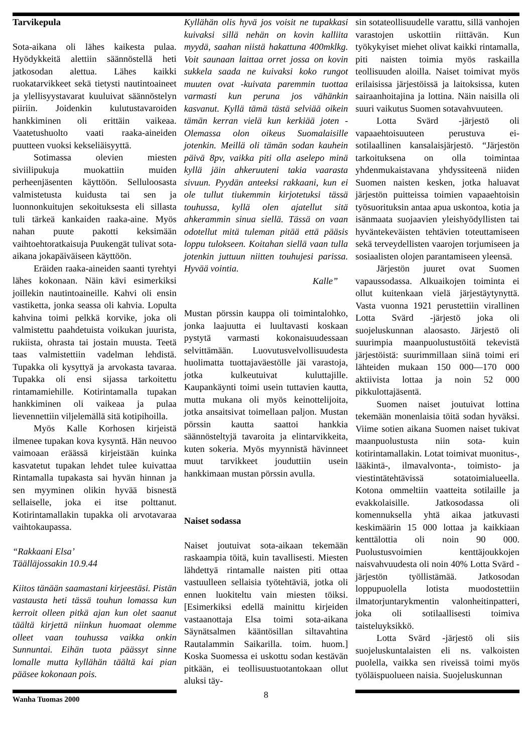Tarvikepula
Sota-aikana oli lähes kaikesta pulaa. Hyödykkeitä alettiin säännöstellä heti jatkosodan alettua. Lähes kaikki ruokatarvikkeet sekä tietysti nautintoaineet ja ylellisyystavarat kuuluivat säännöstelyn piiriin. Joidenkin kulutustavaroiden hankkiminen oli erittäin vaikeaa. Vaatetushuolto vaati raaka-aineiden puutteen vuoksi kekseliäisyyttä.
Sotimassa olevien miesten siviilipukuja muokattiin muiden perheenjäsenten käyttöön. Selluloosasta valmistetusta kuidusta tai sen ja luonnonkuitujen sekoituksesta eli sillasta tuli tärkeä kankaiden raaka-aine. Myös nahan puute pakotti keksimään vaihtoehtoratkaisuja Puukengät tulivat sota-aikana jokapäiväiseen käyttöön.
Eräiden raaka-aineiden saanti tyrehtyi lähes kokonaan. Näin kävi esimerkiksi joillekin nautintoaineille. Kahvi oli ensin vastiketta, jonka seassa oli kahvia. Lopulta kahvina toimi pelkkä korvike, joka oli valmistettu paahdetuista voikukan juurista, rukiista, ohrasta tai jostain muusta. Teetä taas valmistettiin vadelman lehdistä. Tupakka oli kysyttyä ja arvokasta tavaraa. Tupakka oli ensi sijassa tarkoitettu rintamamiehille. Kotirintamalla tupakan hankkiminen oli vaikeaa ja pulaa lievennettiin viljelemällä sitä kotipihoilla.
Myös Kalle Korhosen kirjeistä ilmenee tupakan kova kysyntä. Hän neuvoo vaimoaan eräässä kirjeistään kuinka kasvatetut tupakan lehdet tulee kuivattaa Rintamalla tupakasta sai hyvän hinnan ja sen myyminen olikin hyvää bisnestä sellaiselle, joka ei itse polttanut. Kotirintamallakin tupakka oli arvotavaraa vaihtokaupassa.
“Rakkaani Elsa’
Täälläjossakin 10.9.44
Kiitos tänään saamastani kirjeestäsi. Pistän vastausta heti tässä touhun lomassa kun kerroit olleen pitkä ajan kun olet saanut täältä kirjettä niinkun huomaat olemme olleet vaan touhussa vaikka onkin Sunnuntai. Eihän tuota päässyt sinne lomalle mutta kyllähän täältä kai pian pääsee kokonaan pois.
Kyllähän olis hyvä jos voisit ne tupakkasi kuivaksi sillä nehän on kovin kalliita myydä, saahan niistä hakattuna 400mklkg. Voit saunaan laittaa orret jossa on kovin sukkela saada ne kuivaksi koko rungot muuten ovat -kuivata paremmin tuottaa varmasti kun peruna jos vähänkin kasvanut. Kyllä tämä tästä selviää oikein tämän kerran vielä kun kerkiää joten - Olemassa olon oikeus Suomalaisille jotenkin. Meillä oli tämän sodan kauhein päivä 8pv, vaikka piti olla aselepo minä kyllä jäin ahkeruuteni takia vaarasta sivuun. Pyydän anteeksi rakkaani, kun ei ole tullut tiukemmin kirjotetuksi tässä touhussa, kyllä olen ajatellut sitä ahkerammin sinua siellä. Tässä on vaan odotellut mitä tuleman pitää että pääsis loppu tulokseen. Koitahan siellä vaan tulla jotenkin juttuun niitten touhujesi parissa. Hyvää vointia.
Kalle”
Mustan pörssin kauppa oli toimintalohko, jonka laajuutta ei luultavasti koskaan pystytä varmasti kokonaisuudessaan selvittämään. Luovutusvelvollisuudesta huolimatta tuottajaväestölle jäi varastoja, jotka kulkeutuivat kuluttajille. Kaupankäynti toimi usein tuttavien kautta, mutta mukana oli myös keinottelijoita, jotka ansaitsivat toimellaan paljon. Mustan pörssin kautta saattoi hankkia säännösteltyjä tavaroita ja elintarvikkeita, kuten sokeria. Myös myynnistä hävinneet muut tarvikkeet jouduttiin usein hankkimaan mustan pörssin avulla.
Naiset sodassa
Naiset joutuivat sota-aikaan tekemään raskaampia töitä, kuin tavallisesti. Miesten lähdettyä rintamalle naisten piti ottaa vastuulleen sellaisia työtehtäviä, jotka oli ennen luokiteltu vain miesten töiksi. [Esimerkiksi edellä mainittu kirjeiden vastaanottaja Elsa toimi sota-aikana Säynätsalmen kääntösillan siltavahtina Rautalammin Saikarilla. toim. huom.] Koska Suomessa ei uskottu sodan kestävän pitkään, ei teollisuustuotantokaan ollut aluksi täy-
sin sotateollisuudelle varattu, sillä vanhojen varastojen uskottiin riittävän. Kun työkykyiset miehet olivat kaikki rintamalla, piti naisten toimia myös raskailla teollisuuden aloilla. Naiset toimivat myös erilaisissa järjestöissä ja laitoksissa, kuten sairaanhoitajina ja lottina. Näin naisilla oli suuri vaikutus Suomen sotavahvuuteen.
Lotta Svärd -järjestö oli vapaaehtoisuuteen perustuva ei-sotilaallinen kansalaisjärjestö. “Järjestön tarkoituksena on olla toimintaa yhdenmukaistavana yhdyssiteenä niiden Suomen naisten kesken, jotka haluavat järjestön puitteissa toimien vapaaehtoisin työsuorituksin antaa apua uskontoa, kotia ja isänmaata suojaavien yleishyödyllisten tai hyväntekeväisten tehtävien toteuttamiseen sekä terveydellisten vaarojen torjumiseen ja sosiaalisten olojen parantamiseen yleensä.
Järjestön juuret ovat Suomen vapaussodassa. Alkuaikojen toiminta ei ollut kuitenkaan vielä järjestäytynyttä. Vasta vuonna 1921 perustettiin virallinen Lotta Svärd -järjestö joka oli suojeluskunnan alaosasto. Järjestö oli suurimpia maanpuolustustöitä tekevistä järjestöistä: suurimmillaan siinä toimi eri lähteiden mukaan 150 000—170 000 aktiivista lottaa ja noin 52 000 pikkulottajäsentä.
Suomen naiset joutuivat lottina tekemään monenlaisia töitä sodan hyväksi. Viime sotien aikana Suomen naiset tukivat maanpuolustusta niin sota- kuin kotirintamallakin. Lotat toimivat muonitus-, lääkintä-, ilmavalvonta-, toimisto- ja viestintätehtävissä sotatoimialueella. Kotona ommeltiin vaatteita sotilaille ja evakkolaisille. Jatkosodassa oli komennuksella yhtä aikaa jatkuvasti keskimäärin 15 000 lottaa ja kaikkiaan kenttälottia oli noin 90 000. Puolustusvoimien kenttäjoukkojen naisvahvuudesta oli noin 40% Lotta Svärd -järjestön työllistämää. Jatkosodan loppupuolella lotista muodostettiin ilmatorjuntarykmentin valonheitinpatteri, joka oli sotilaallisesti toimiva taisteluyksikkö.
Lotta Svärd -järjestö oli siis suojeluskuntalaisten eli ns. valkoisten puolella, vaikka sen riveissä toimi myös työläispuolueen naisia. Suojeluskunnan
Wanha Tuomas 2000
8